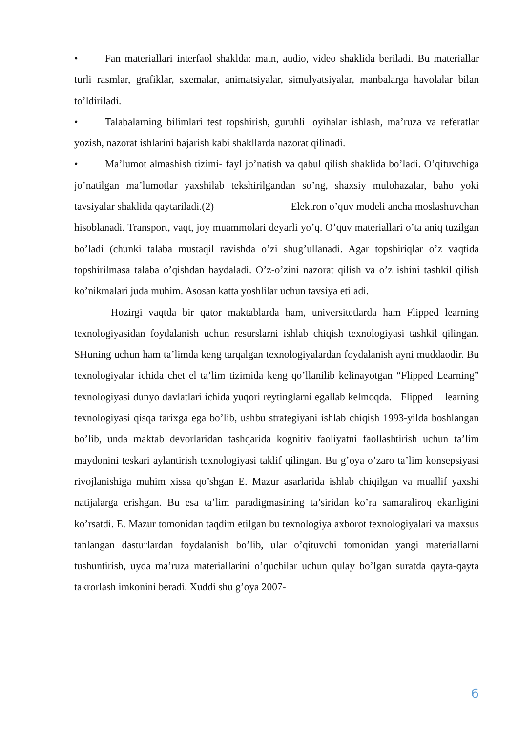• Fan materiallari interfaol shaklda: matn, audio, video shaklida beriladi. Bu materiallar turli rasmlar, grafiklar, sxemalar, animatsiyalar, simulyatsiyalar, manbalarga havolalar bilan to’ldiriladi.
• Talabalarning bilimlari test topshirish, guruhli loyihalar ishlash, ma’ruza va referatlar yozish, nazorat ishlarini bajarish kabi shakllarda nazorat qilinadi.
• Ma’lumot almashish tizimi- fayl jo’natish va qabul qilish shaklida bo’ladi. O’qituvchiga jo’natilgan ma’lumotlar yaxshilab tekshirilgandan so’ng, shaxsiy mulohazalar, baho yoki tavsiyalar shaklida qaytariladi.(2) Elektron o’quv modeli ancha moslashuvchan hisoblanadi. Transport, vaqt, joy muammolari deyarli yo’q. O’quv materiallari o’ta aniq tuzilgan bo’ladi (chunki talaba mustaqil ravishda o’zi shug’ullanadi. Agar topshiriqlar o’z vaqtida topshirilmasa talaba o’qishdan haydaladi. O’z-o’zini nazorat qilish va o’z ishini tashkil qilish ko’nikmalari juda muhim. Asosan katta yoshlilar uchun tavsiya etiladi.
Hozirgi vaqtda bir qator maktablarda ham, universitetlarda ham Flipped learning texnologiyasidan foydalanish uchun resurslarni ishlab chiqish texnologiyasi tashkil qilingan. SHuning uchun ham ta’limda keng tarqalgan texnologiyalardan foydalanish ayni muddaodir. Bu texnologiyalar ichida chet el ta’lim tizimida keng qo’llanilib kelinayotgan “Flipped Learning” texnologiyasi dunyo davlatlari ichida yuqori reytinglarni egallab kelmoqda. Flipped learning texnologiyasi qisqa tarixga ega bo’lib, ushbu strategiyani ishlab chiqish 1993-yilda boshlangan bo’lib, unda maktab devorlaridan tashqarida kognitiv faoliyatni faollashtirish uchun ta’lim maydonini teskari aylantirish texnologiyasi taklif qilingan. Bu g’oya o’zaro ta’lim konsepsiyasi rivojlanishiga muhim xissa qo’shgan E. Mazur asarlarida ishlab chiqilgan va muallif yaxshi natijalarga erishgan. Bu esa ta’lim paradigmasining ta’siridan ko’ra samaraliroq ekanligini ko’rsatdi. E. Mazur tomonidan taqdim etilgan bu texnologiya axborot texnologiyalari va maxsus tanlangan dasturlardan foydalanish bo’lib, ular o’qituvchi tomonidan yangi materiallarni tushuntirish, uyda ma’ruza materiallarini o’quchilar uchun qulay bo’lgan suratda qayta-qayta takrorlash imkonini beradi. Xuddi shu g’oya 2007-
6